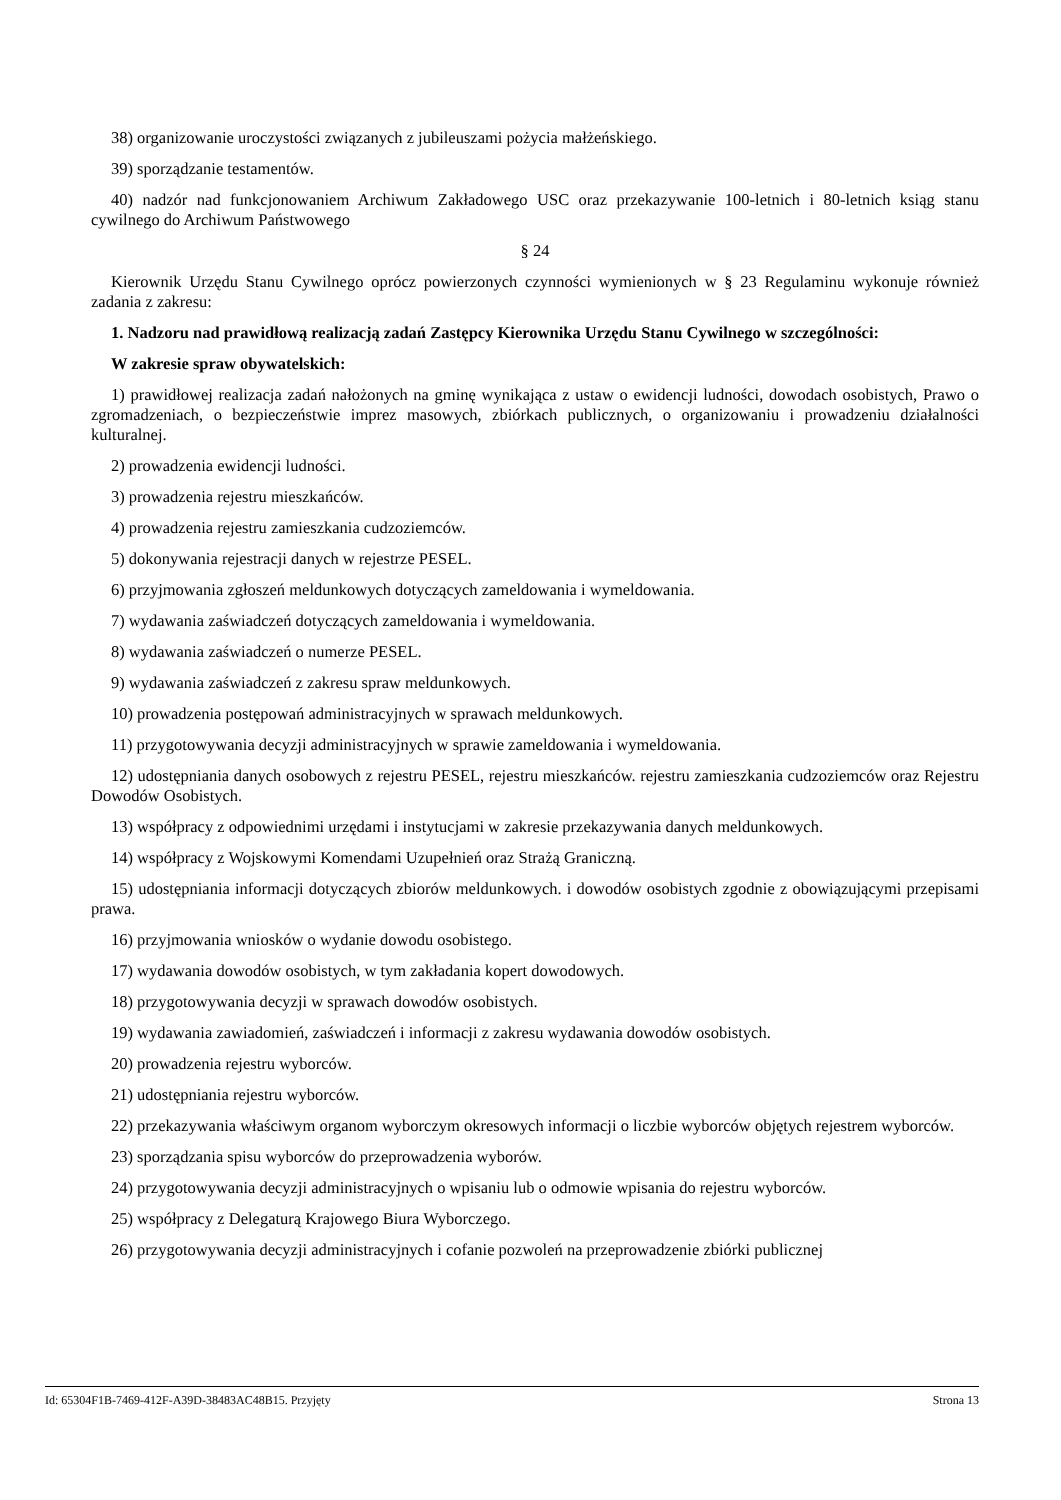38) organizowanie uroczystości związanych z jubileuszami pożycia małżeńskiego.
39) sporządzanie testamentów.
40) nadzór nad funkcjonowaniem Archiwum Zakładowego USC oraz przekazywanie 100-letnich i 80-letnich ksiąg stanu cywilnego do Archiwum Państwowego
§ 24
Kierownik Urzędu Stanu Cywilnego oprócz powierzonych czynności wymienionych w § 23 Regulaminu wykonuje również zadania z zakresu:
1. Nadzoru nad prawidłową realizacją zadań Zastępcy Kierownika Urzędu Stanu Cywilnego w szczególności:
W zakresie spraw obywatelskich:
1) prawidłowej realizacja zadań nałożonych na gminę wynikająca z ustaw o ewidencji ludności, dowodach osobistych, Prawo o zgromadzeniach, o bezpieczeństwie imprez masowych, zbiórkach publicznych, o organizowaniu i prowadzeniu działalności kulturalnej.
2) prowadzenia ewidencji ludności.
3) prowadzenia rejestru mieszkańców.
4) prowadzenia rejestru zamieszkania cudzoziemców.
5) dokonywania rejestracji danych w rejestrze PESEL.
6) przyjmowania zgłoszeń meldunkowych dotyczących zameldowania i wymeldowania.
7) wydawania zaświadczeń dotyczących zameldowania i wymeldowania.
8) wydawania zaświadczeń o numerze PESEL.
9) wydawania zaświadczeń z zakresu spraw meldunkowych.
10) prowadzenia postępowań administracyjnych w sprawach meldunkowych.
11) przygotowywania decyzji administracyjnych w sprawie zameldowania i wymeldowania.
12) udostępniania danych osobowych z rejestru PESEL, rejestru mieszkańców. rejestru zamieszkania cudzoziemców oraz Rejestru Dowodów Osobistych.
13) współpracy z odpowiednimi urzędami i instytucjami w zakresie przekazywania danych meldunkowych.
14) współpracy z Wojskowymi Komendami Uzupełnień oraz Strażą Graniczną.
15) udostępniania informacji dotyczących zbiorów meldunkowych. i dowodów osobistych zgodnie z obowiązującymi przepisami prawa.
16) przyjmowania wniosków o wydanie dowodu osobistego.
17) wydawania dowodów osobistych, w tym zakładania kopert dowodowych.
18) przygotowywania decyzji w sprawach dowodów osobistych.
19) wydawania zawiadomień, zaświadczeń i informacji z zakresu wydawania dowodów osobistych.
20) prowadzenia rejestru wyborców.
21) udostępniania rejestru wyborców.
22) przekazywania właściwym organom wyborczym okresowych informacji o liczbie wyborców objętych rejestrem wyborców.
23) sporządzania spisu wyborców do przeprowadzenia wyborów.
24) przygotowywania decyzji administracyjnych o wpisaniu lub o odmowie wpisania do rejestru wyborców.
25) współpracy z Delegaturą Krajowego Biura Wyborczego.
26) przygotowywania decyzji administracyjnych i cofanie pozwoleń na przeprowadzenie zbiórki publicznej
Id: 65304F1B-7469-412F-A39D-38483AC48B15. Przyjęty Strona 13